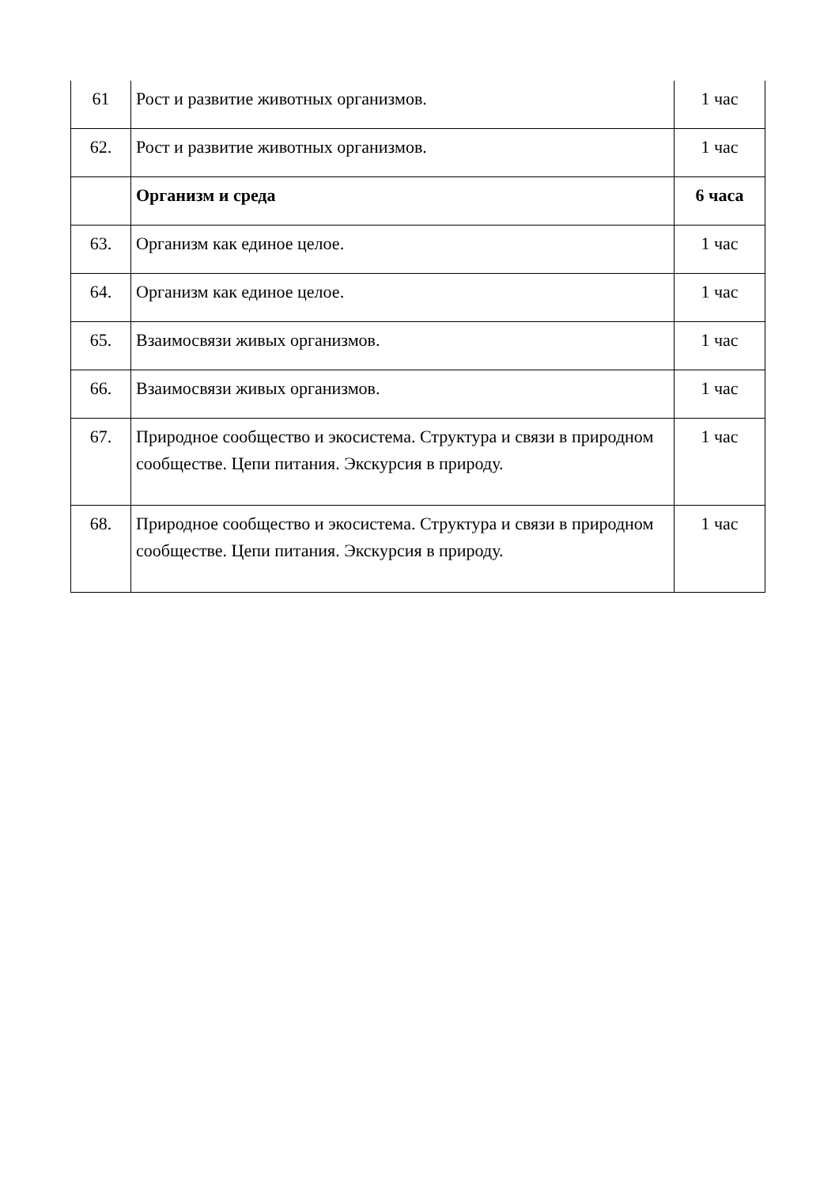| 61 | Рост и развитие животных организмов. | 1 час |
| 62. | Рост и развитие животных организмов. | 1 час |
| | Организм и среда | 6 часа |
| 63. | Организм как единое целое. | 1 час |
| 64. | Организм как единое целое. | 1 час |
| 65. | Взаимосвязи живых организмов. | 1 час |
| 66. | Взаимосвязи живых организмов. | 1 час |
| 67. | Природное сообщество и экосистема. Структура и связи в природном сообществе. Цепи питания. Экскурсия в природу. | 1 час |
| 68. | Природное сообщество и экосистема. Структура и связи в природном сообществе. Цепи питания. Экскурсия в природу. | 1 час |